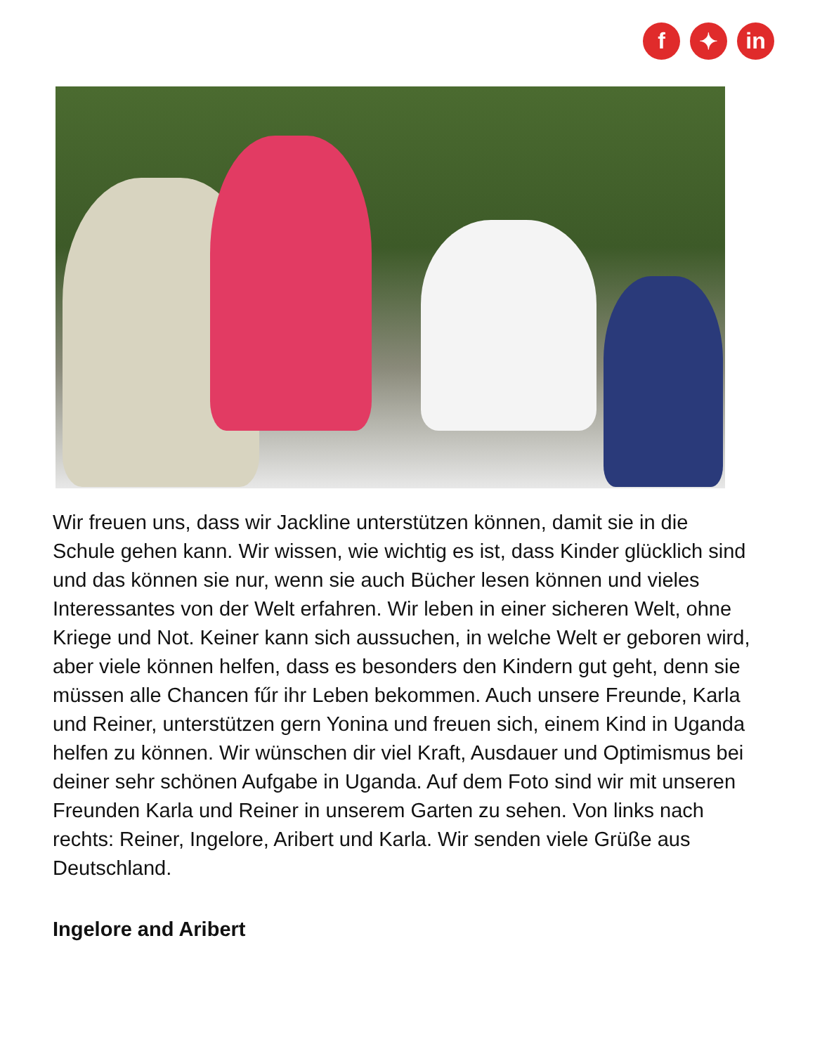f ✦ in
Wir freuen uns, dass wir Jackline unterstützen können, damit sie in die Schule gehen kann. Wir wissen, wie wichtig es ist, dass Kinder glücklich sind und das können sie nur, wenn sie auch Bücher lesen können und vieles Interessantes von der Welt erfahren. Wir leben in einer sicheren Welt, ohne Kriege und Not. Keiner kann sich aussuchen, in welche Welt er geboren wird, aber viele können helfen, dass es besonders den Kindern gut geht, denn sie müssen alle Chancen fűr ihr Leben bekommen. Auch unsere Freunde, Karla und Reiner, unterstützen gern Yonina und freuen sich, einem Kind in Uganda helfen zu können. Wir wünschen dir viel Kraft, Ausdauer und Optimismus bei deiner sehr schönen Aufgabe in Uganda. Auf dem Foto sind wir mit unseren Freunden Karla und Reiner in unserem Garten zu sehen. Von links nach rechts: Reiner, Ingelore, Aribert und Karla. Wir senden viele Grüße aus Deutschland.
Ingelore and Aribert